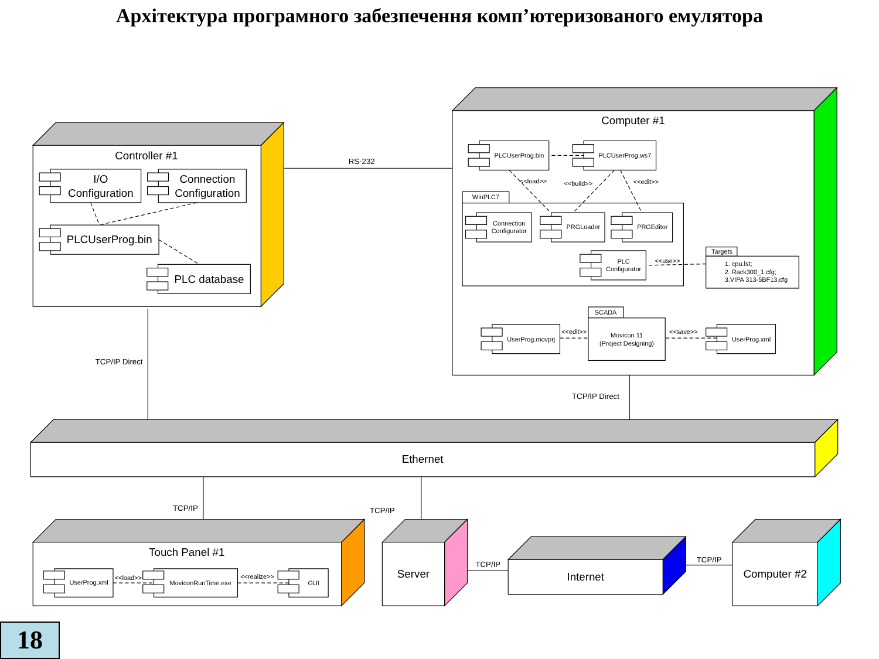Архітектура програмного забезпечення комп’ютеризованого емулятора
RS-232
Controller #1
I/O
Configuration
Connection
Configuration
PLCUserProg.bin
PLC database
Computer #1
PLCUserProg.bin
PLCUserProg.ws7
<<load>>
<<build>>
<<edit>>
WinPLC7
Connection
Configurator
PRGLoader
PRGEditor
PLC
Configurator
<<use>>
Targets
1. cpu.lst;
2. Rack300_1.cfg;
3.VIPA 313-5BF13.cfg
SCADA
Movicon 11
(Project Designing)
UserProg.movprj
<<edit>>
<<save>>
UserProg.xml
UserProg.xml
<<load>>
MoviconRunTime.exe
<<realize>>
GUI
TCP/IP Direct
TCP/IP Direct
Ethernet
TCP/IP
TCP/IP
Touch Panel #1
Server
TCP/IP
Internet
TCP/IP
Computer #2
18